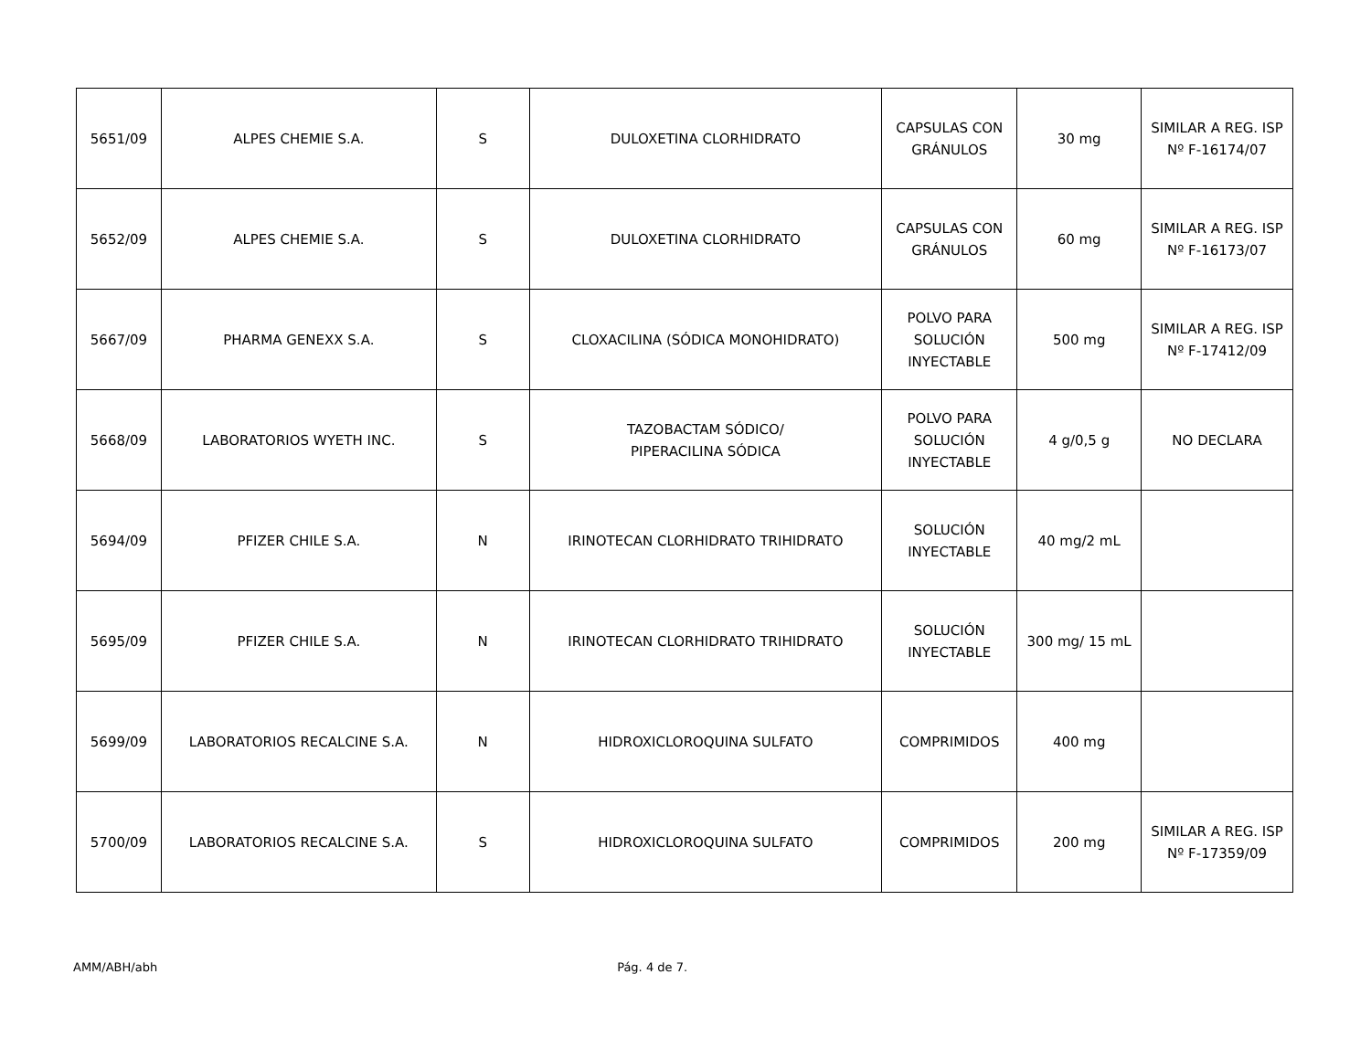| 5651/09 | ALPES CHEMIE S.A. | S | DULOXETINA CLORHIDRATO | CAPSULAS CON GRÁNULOS | 30 mg | SIMILAR A REG. ISP Nº F-16174/07 |
| 5652/09 | ALPES CHEMIE S.A. | S | DULOXETINA CLORHIDRATO | CAPSULAS CON GRÁNULOS | 60 mg | SIMILAR A REG. ISP Nº F-16173/07 |
| 5667/09 | PHARMA GENEXX S.A. | S | CLOXACILINA (SÓDICA MONOHIDRATO) | POLVO PARA SOLUCIÓN INYECTABLE | 500 mg | SIMILAR A REG. ISP Nº F-17412/09 |
| 5668/09 | LABORATORIOS WYETH INC. | S | TAZOBACTAM SÓDICO/ PIPERACILINA SÓDICA | POLVO PARA SOLUCIÓN INYECTABLE | 4 g/0,5 g | NO DECLARA |
| 5694/09 | PFIZER CHILE S.A. | N | IRINOTECAN CLORHIDRATO TRIHIDRATO | SOLUCIÓN INYECTABLE | 40 mg/2 mL | |
| 5695/09 | PFIZER CHILE S.A. | N | IRINOTECAN CLORHIDRATO TRIHIDRATO | SOLUCIÓN INYECTABLE | 300 mg/ 15 mL | |
| 5699/09 | LABORATORIOS RECALCINE S.A. | N | HIDROXICLOROQUINA SULFATO | COMPRIMIDOS | 400 mg | |
| 5700/09 | LABORATORIOS RECALCINE S.A. | S | HIDROXICLOROQUINA SULFATO | COMPRIMIDOS | 200 mg | SIMILAR A REG. ISP Nº F-17359/09 |
AMM/ABH/abh Pág. 4 de 7.